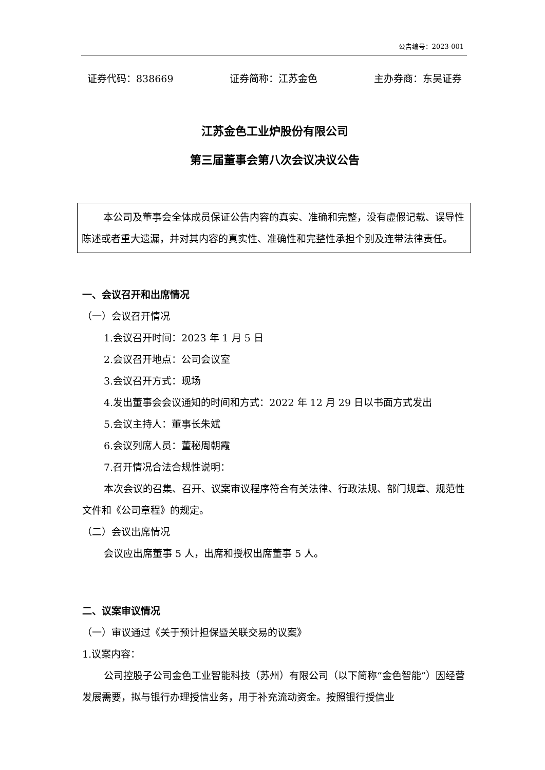公告编号：2023-001
证券代码：838669 证券简称：江苏金色 主办券商：东吴证券
江苏金色工业炉股份有限公司
第三届董事会第八次会议决议公告
本公司及董事会全体成员保证公告内容的真实、准确和完整，没有虚假记载、误导性陈述或者重大遗漏，并对其内容的真实性、准确性和完整性承担个别及连带法律责任。
一、会议召开和出席情况
（一）会议召开情况
1.会议召开时间：2023 年 1 月 5 日
2.会议召开地点：公司会议室
3.会议召开方式：现场
4.发出董事会会议通知的时间和方式：2022 年 12 月 29 日以书面方式发出
5.会议主持人：董事长朱斌
6.会议列席人员：董秘周朝霞
7.召开情况合法合规性说明：
本次会议的召集、召开、议案审议程序符合有关法律、行政法规、部门规章、规范性文件和《公司章程》的规定。
（二）会议出席情况
会议应出席董事 5 人，出席和授权出席董事 5 人。
二、议案审议情况
（一）审议通过《关于预计担保暨关联交易的议案》
1.议案内容：
公司控股子公司金色工业智能科技（苏州）有限公司（以下简称“金色智能”）因经营发展需要，拟与银行办理授信业务，用于补充流动资金。按照银行授信业